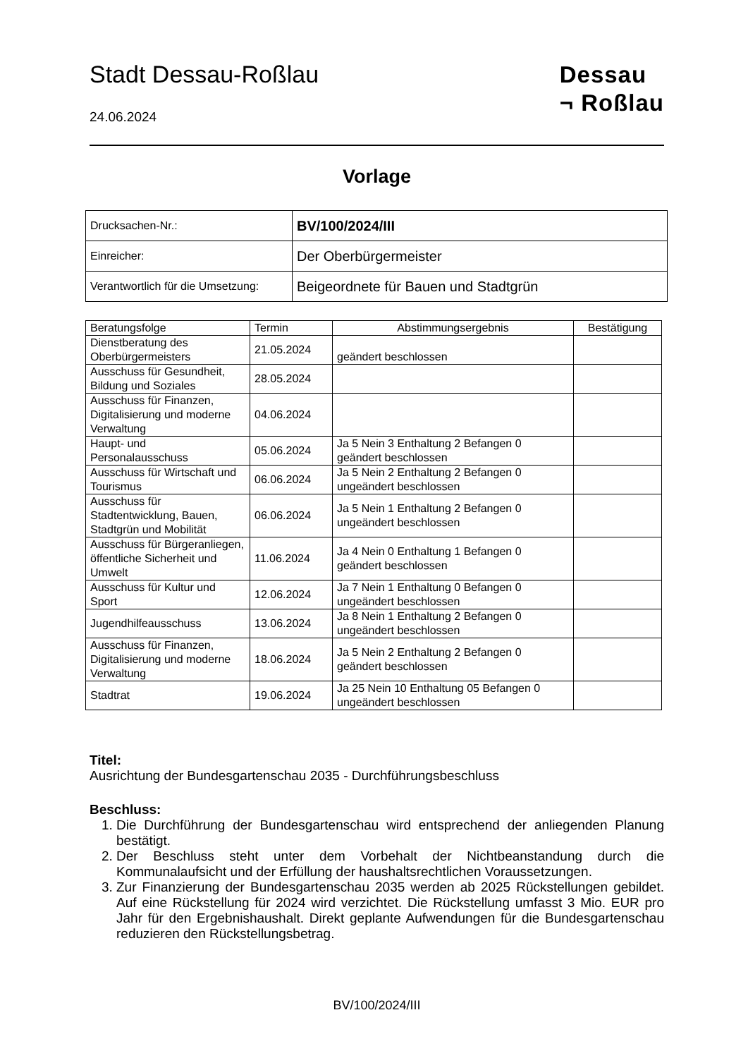Stadt Dessau-Roßlau
24.06.2024
Dessau
¬ Roßlau
Vorlage
| Drucksachen-Nr.: | BV/100/2024/III |
| Einreicher: | Der Oberbürgermeister |
| Verantwortlich für die Umsetzung: | Beigeordnete für Bauen und Stadtgrün |
| Beratungsfolge | Termin | Abstimmungsergebnis | Bestätigung |
| --- | --- | --- | --- |
| Dienstberatung des Oberbürgermeisters | 21.05.2024 | geändert beschlossen | |
| Ausschuss für Gesundheit, Bildung und Soziales | 28.05.2024 | | |
| Ausschuss für Finanzen, Digitalisierung und moderne Verwaltung | 04.06.2024 | | |
| Haupt- und Personalausschuss | 05.06.2024 | Ja 5 Nein 3 Enthaltung 2 Befangen 0 geändert beschlossen | |
| Ausschuss für Wirtschaft und Tourismus | 06.06.2024 | Ja 5 Nein 2 Enthaltung 2 Befangen 0 ungeändert beschlossen | |
| Ausschuss für Stadtentwicklung, Bauen, Stadtgrün und Mobilität | 06.06.2024 | Ja 5 Nein 1 Enthaltung 2 Befangen 0 ungeändert beschlossen | |
| Ausschuss für Bürgeranliegen, öffentliche Sicherheit und Umwelt | 11.06.2024 | Ja 4 Nein 0 Enthaltung 1 Befangen 0 geändert beschlossen | |
| Ausschuss für Kultur und Sport | 12.06.2024 | Ja 7 Nein 1 Enthaltung 0 Befangen 0 ungeändert beschlossen | |
| Jugendhilfeausschuss | 13.06.2024 | Ja 8 Nein 1 Enthaltung 2 Befangen 0 ungeändert beschlossen | |
| Ausschuss für Finanzen, Digitalisierung und moderne Verwaltung | 18.06.2024 | Ja 5 Nein 2 Enthaltung 2 Befangen 0 geändert beschlossen | |
| Stadtrat | 19.06.2024 | Ja 25 Nein 10 Enthaltung 05 Befangen 0 ungeändert beschlossen | |
Titel:
Ausrichtung der Bundesgartenschau 2035 - Durchführungsbeschluss
Beschluss:
1. Die Durchführung der Bundesgartenschau wird entsprechend der anliegenden Planung bestätigt.
2. Der Beschluss steht unter dem Vorbehalt der Nichtbeanstandung durch die Kommunalaufsicht und der Erfüllung der haushaltsrechtlichen Voraussetzungen.
3. Zur Finanzierung der Bundesgartenschau 2035 werden ab 2025 Rückstellungen gebildet. Auf eine Rückstellung für 2024 wird verzichtet. Die Rückstellung umfasst 3 Mio. EUR pro Jahr für den Ergebnishaushalt. Direkt geplante Aufwendungen für die Bundesgartenschau reduzieren den Rückstellungsbetrag.
BV/100/2024/III